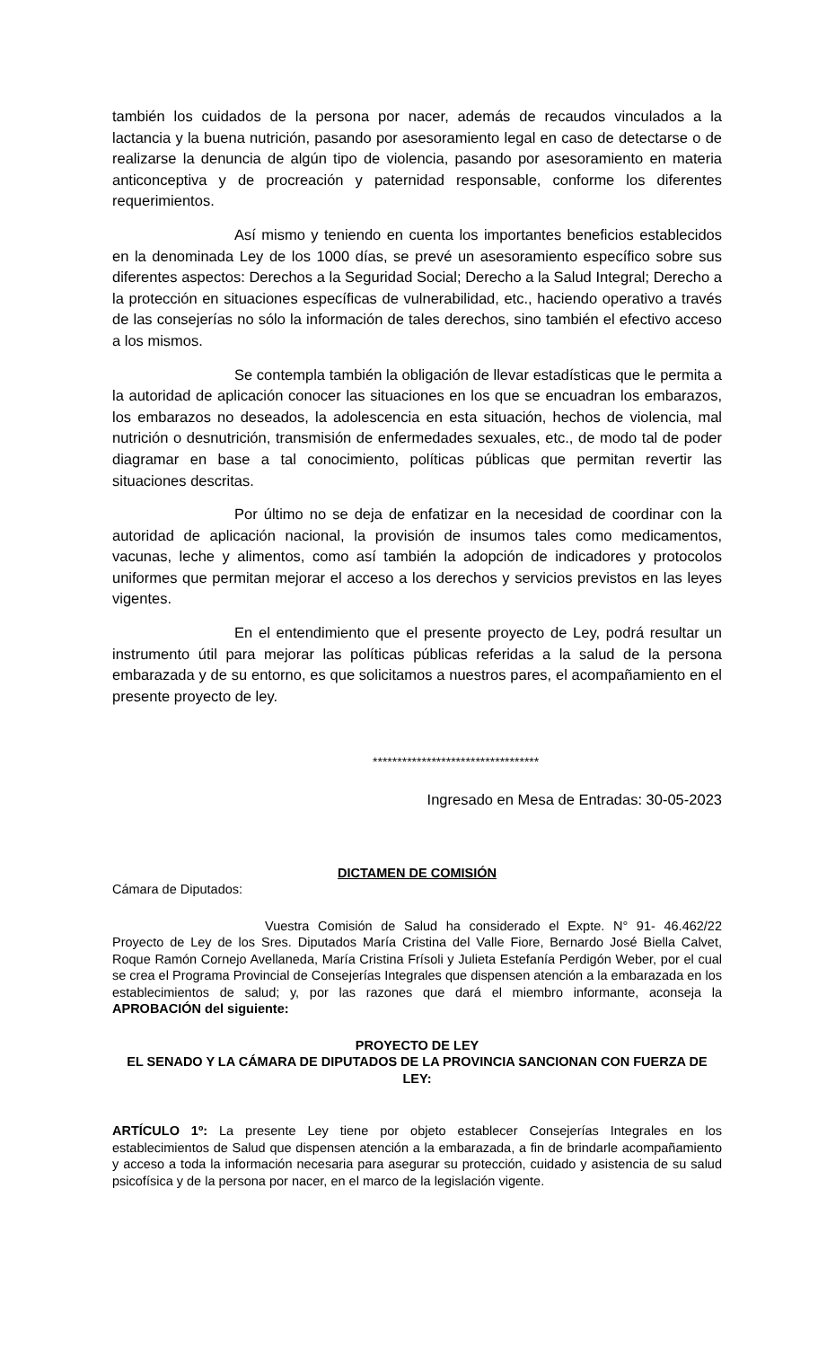también los cuidados de la persona por nacer, además de recaudos vinculados a la lactancia y la buena nutrición, pasando por asesoramiento legal en caso de detectarse o de realizarse la denuncia de algún tipo de violencia, pasando por asesoramiento en materia anticonceptiva y de procreación y paternidad responsable, conforme los diferentes requerimientos.
Así mismo y teniendo en cuenta los importantes beneficios establecidos en la denominada Ley de los 1000 días, se prevé un asesoramiento específico sobre sus diferentes aspectos: Derechos a la Seguridad Social; Derecho a la Salud Integral; Derecho a la protección en situaciones específicas de vulnerabilidad, etc., haciendo operativo a través de las consejerías no sólo la información de tales derechos, sino también el efectivo acceso a los mismos.
Se contempla también la obligación de llevar estadísticas que le permita a la autoridad de aplicación conocer las situaciones en los que se encuadran los embarazos, los embarazos no deseados, la adolescencia en esta situación, hechos de violencia, mal nutrición o desnutrición, transmisión de enfermedades sexuales, etc., de modo tal de poder diagramar en base a tal conocimiento, políticas públicas que permitan revertir las situaciones descritas.
Por último no se deja de enfatizar en la necesidad de coordinar con la autoridad de aplicación nacional, la provisión de insumos tales como medicamentos, vacunas, leche y alimentos, como así también la adopción de indicadores y protocolos uniformes que permitan mejorar el acceso a los derechos y servicios previstos en las leyes vigentes.
En el entendimiento que el presente proyecto de Ley, podrá resultar un instrumento útil para mejorar las políticas públicas referidas a la salud de la persona embarazada y de su entorno, es que solicitamos a nuestros pares, el acompañamiento en el presente proyecto de ley.
**********************************
Ingresado en Mesa de Entradas: 30-05-2023
DICTAMEN DE COMISIÓN
Cámara de Diputados:
Vuestra Comisión de Salud ha considerado el Expte. N° 91- 46.462/22 Proyecto de Ley de los Sres. Diputados María Cristina del Valle Fiore, Bernardo José Biella Calvet, Roque Ramón Cornejo Avellaneda, María Cristina Frísoli y Julieta Estefanía Perdigón Weber, por el cual se crea el Programa Provincial de Consejerías Integrales que dispensen atención a la embarazada en los establecimientos de salud; y, por las razones que dará el miembro informante, aconseja la APROBACIÓN del siguiente:
PROYECTO DE LEY
EL SENADO Y LA CÁMARA DE DIPUTADOS DE LA PROVINCIA SANCIONAN CON FUERZA DE
LEY:
ARTÍCULO 1º: La presente Ley tiene por objeto establecer Consejerías Integrales en los establecimientos de Salud que dispensen atención a la embarazada, a fin de brindarle acompañamiento y acceso a toda la información necesaria para asegurar su protección, cuidado y asistencia de su salud psicofísica y de la persona por nacer, en el marco de la legislación vigente.